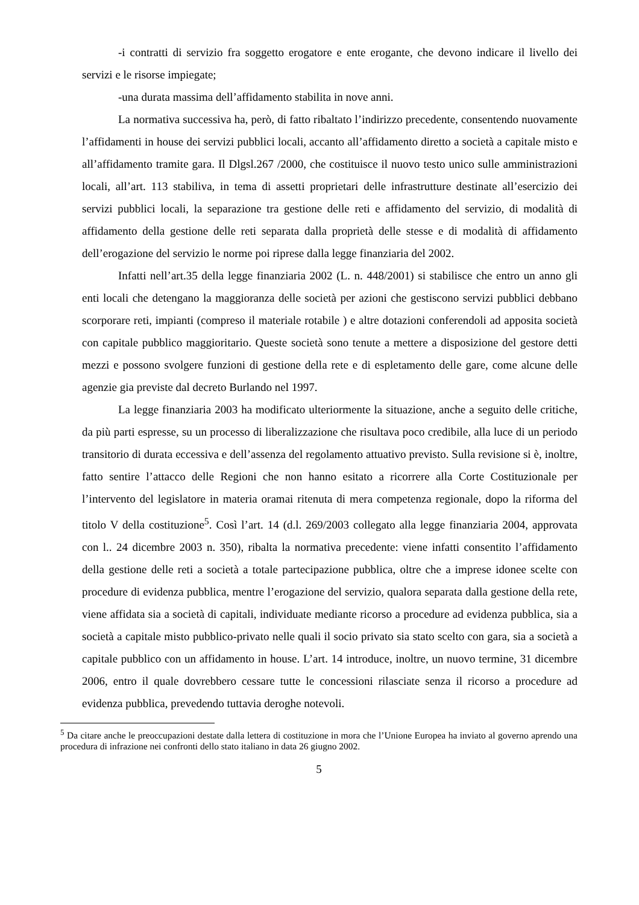-i contratti di servizio fra soggetto erogatore e ente erogante, che devono indicare il livello dei servizi e le risorse impiegate;
-una durata massima dell’affidamento stabilita in nove anni.
La normativa successiva ha, però, di fatto ribaltato l’indirizzo precedente, consentendo nuovamente l’affidamenti in house dei servizi pubblici locali, accanto all’affidamento diretto a società a capitale misto e all’affidamento tramite gara. Il Dlgsl.267 /2000, che costituisce il nuovo testo unico sulle amministrazioni locali, all’art. 113 stabiliva, in tema di assetti proprietari delle infrastrutture destinate all’esercizio dei servizi pubblici locali, la separazione tra gestione delle reti e affidamento del servizio, di modalità di affidamento della gestione delle reti separata dalla proprietà delle stesse e di modalità di affidamento dell’erogazione del servizio le norme poi riprese dalla legge finanziaria del 2002.
Infatti nell’art.35 della legge finanziaria 2002 (L. n. 448/2001) si stabilisce che entro un anno gli enti locali che detengano la maggioranza delle società per azioni che gestiscono servizi pubblici debbano scorporare reti, impianti (compreso il materiale rotabile ) e altre dotazioni conferendoli ad apposita società con capitale pubblico maggioritario. Queste società sono tenute a mettere a disposizione del gestore detti mezzi e possono svolgere funzioni di gestione della rete e di espletamento delle gare, come alcune delle agenzie gia previste dal decreto Burlando nel 1997.
La legge finanziaria 2003 ha modificato ulteriormente la situazione, anche a seguito delle critiche, da più parti espresse, su un processo di liberalizzazione che risultava poco credibile, alla luce di un periodo transitorio di durata eccessiva e dell’assenza del regolamento attuativo previsto. Sulla revisione si è, inoltre, fatto sentire l’attacco delle Regioni che non hanno esitato a ricorrere alla Corte Costituzionale per l’intervento del legislatore in materia oramai ritenuta di mera competenza regionale, dopo la riforma del titolo V della costituzione<sup>5</sup>. Così l’art. 14 (d.l. 269/2003 collegato alla legge finanziaria 2004, approvata con l.. 24 dicembre 2003 n. 350), ribalta la normativa precedente: viene infatti consentito l’affidamento della gestione delle reti a società a totale partecipazione pubblica, oltre che a imprese idonee scelte con procedure di evidenza pubblica, mentre l’erogazione del servizio, qualora separata dalla gestione della rete, viene affidata sia a società di capitali, individuate mediante ricorso a procedure ad evidenza pubblica, sia a società a capitale misto pubblico-privato nelle quali il socio privato sia stato scelto con gara, sia a società a capitale pubblico con un affidamento in house. L’art. 14 introduce, inoltre, un nuovo termine, 31 dicembre 2006, entro il quale dovrebbero cessare tutte le concessioni rilasciate senza il ricorso a procedure ad evidenza pubblica, prevedendo tuttavia deroghe notevoli.
<sup>5</sup> Da citare anche le preoccupazioni destate dalla lettera di costituzione in mora che l’Unione Europea ha inviato al governo aprendo una procedura di infrazione nei confronti dello stato italiano in data 26 giugno 2002.
5